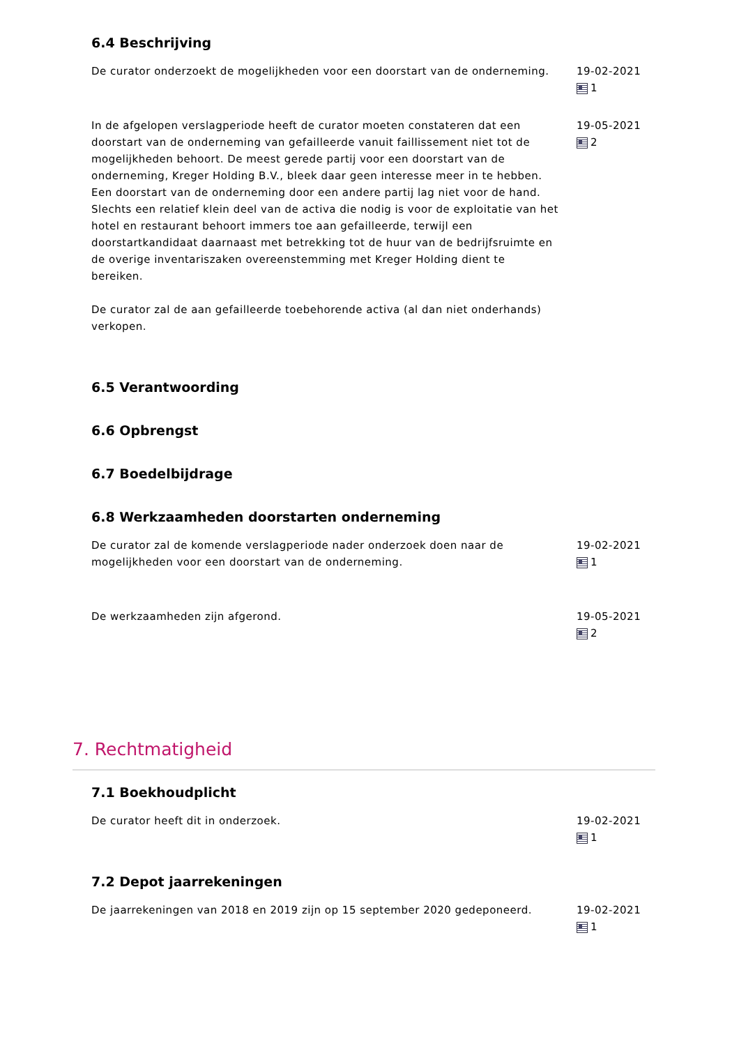6.4 Beschrijving
De curator onderzoekt de mogelijkheden voor een doorstart van de onderneming.
19-02-2021
1
In de afgelopen verslagperiode heeft de curator moeten constateren dat een doorstart van de onderneming van gefailleerde vanuit faillissement niet tot de mogelijkheden behoort. De meest gerede partij voor een doorstart van de onderneming, Kreger Holding B.V., bleek daar geen interesse meer in te hebben. Een doorstart van de onderneming door een andere partij lag niet voor de hand. Slechts een relatief klein deel van de activa die nodig is voor de exploitatie van het hotel en restaurant behoort immers toe aan gefailleerde, terwijl een doorstartkandidaat daarnaast met betrekking tot de huur van de bedrijfsruimte en de overige inventariszaken overeenstemming met Kreger Holding dient te bereiken.
De curator zal de aan gefailleerde toebehorende activa (al dan niet onderhands) verkopen.
19-05-2021
2
6.5 Verantwoording
6.6 Opbrengst
6.7 Boedelbijdrage
6.8 Werkzaamheden doorstarten onderneming
De curator zal de komende verslagperiode nader onderzoek doen naar de mogelijkheden voor een doorstart van de onderneming.
19-02-2021
1
De werkzaamheden zijn afgerond. 19-05-2021
2
7. Rechtmatigheid
7.1 Boekhoudplicht
De curator heeft dit in onderzoek. 19-02-2021
1
7.2 Depot jaarrekeningen
De jaarrekeningen van 2018 en 2019 zijn op 15 september 2020 gedeponeerd.
19-02-2021
1